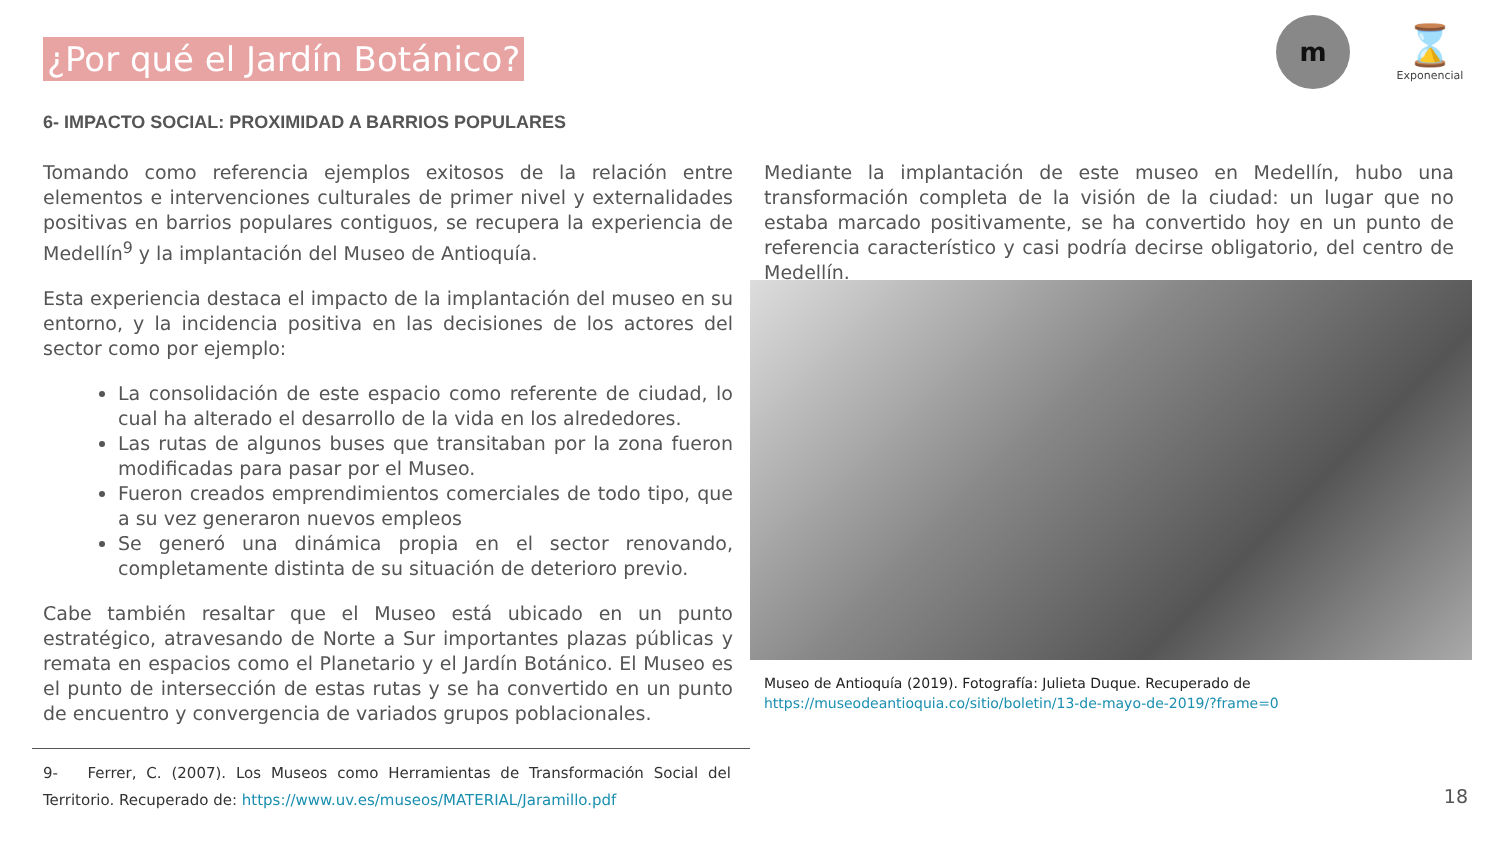¿Por qué el Jardín Botánico?
m
⌛
Exponencial
6- IMPACTO SOCIAL: PROXIMIDAD A BARRIOS POPULARES
Tomando como referencia ejemplos exitosos de la relación entre elementos e intervenciones culturales de primer nivel y externalidades positivas en barrios populares contiguos, se recupera la experiencia de Medellín<sup>9</sup> y la implantación del Museo de Antioquía.
Esta experiencia destaca el impacto de la implantación del museo en su entorno, y la incidencia positiva en las decisiones de los actores del sector como por ejemplo:
La consolidación de este espacio como referente de ciudad, lo cual ha alterado el desarrollo de la vida en los alrededores.
Las rutas de algunos buses que transitaban por la zona fueron modificadas para pasar por el Museo.
Fueron creados emprendimientos comerciales de todo tipo, que a su vez generaron nuevos empleos
Se generó una dinámica propia en el sector renovando, completamente distinta de su situación de deterioro previo.
Cabe también resaltar que el Museo está ubicado en un punto estratégico, atravesando de Norte a Sur importantes plazas públicas y remata en espacios como el Planetario y el Jardín Botánico. El Museo es el punto de intersección de estas rutas y se ha convertido en un punto de encuentro y convergencia de variados grupos poblacionales.
Mediante la implantación de este museo en Medellín, hubo una transformación completa de la visión de la ciudad: un lugar que no estaba marcado positivamente, se ha convertido hoy en un punto de referencia característico y casi podría decirse obligatorio, del centro de Medellín.
Museo de Antioquía (2019). Fotografía: Julieta Duque. Recuperado de
https://museodeantioquia.co/sitio/boletin/13-de-mayo-de-2019/?frame=0
9- Ferrer, C. (2007). Los Museos como Herramientas de Transformación Social del Territorio. Recuperado de: https://www.uv.es/museos/MATERIAL/Jaramillo.pdf
18